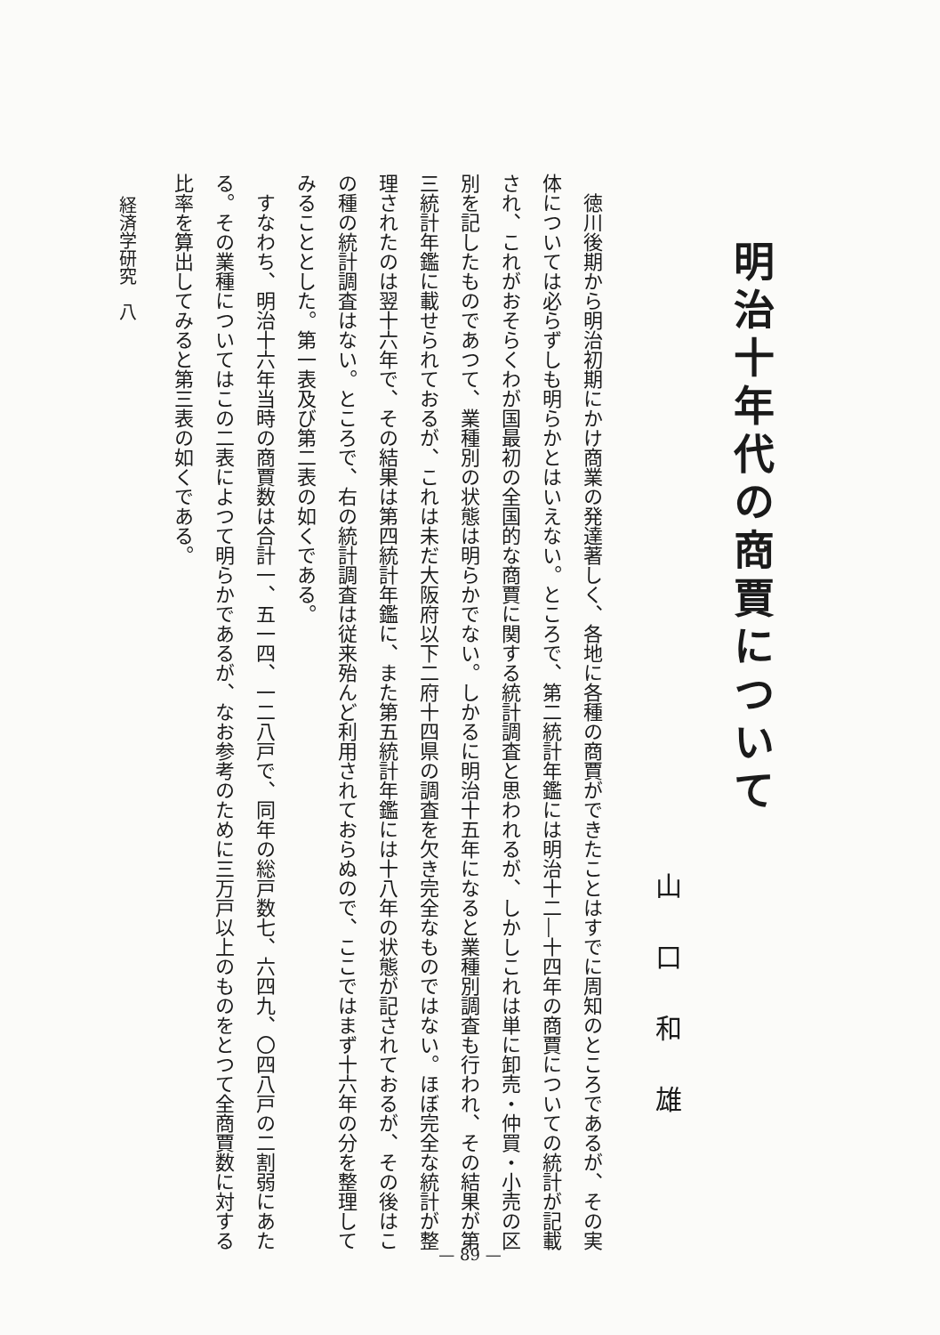明治十年代の商賈について
山口和雄
　徳川後期から明治初期にかけ商業の発達著しく、各地に各種の商賈ができたことはすでに周知のところであるが、その実体については必らずしも明らかとはいえない。ところで、第二統計年鑑には明治十二―十四年の商賈についての統計が記載され、これがおそらくわが国最初の全国的な商賈に関する統計調査と思われるが、しかしこれは単に卸売・仲買・小売の区別を記したものであつて、業種別の状態は明らかでない。しかるに明治十五年になると業種別調査も行われ、その結果が第三統計年鑑に載せられておるが、これは未だ大阪府以下二府十四県の調査を欠き完全なものではない。ほぼ完全な統計が整理されたのは翌十六年で、その結果は第四統計年鑑に、また第五統計年鑑には十八年の状態が記されておるが、その後はこの種の統計調査はない。ところで、右の統計調査は従来殆んど利用されておらぬので、ここではまず十六年の分を整理してみることとした。第一表及び第二表の如くである。
　すなわち、明治十六年当時の商賈数は合計一、五一四、一二八戸で、同年の総戸数七、六四九、〇四八戸の二割弱にあたる。その業種についてはこの二表によつて明らかであるが、なお参考のために三万戸以上のものをとつて全商賈数に対する比率を算出してみると第三表の如くである。
経済学研究　八
— 89 —